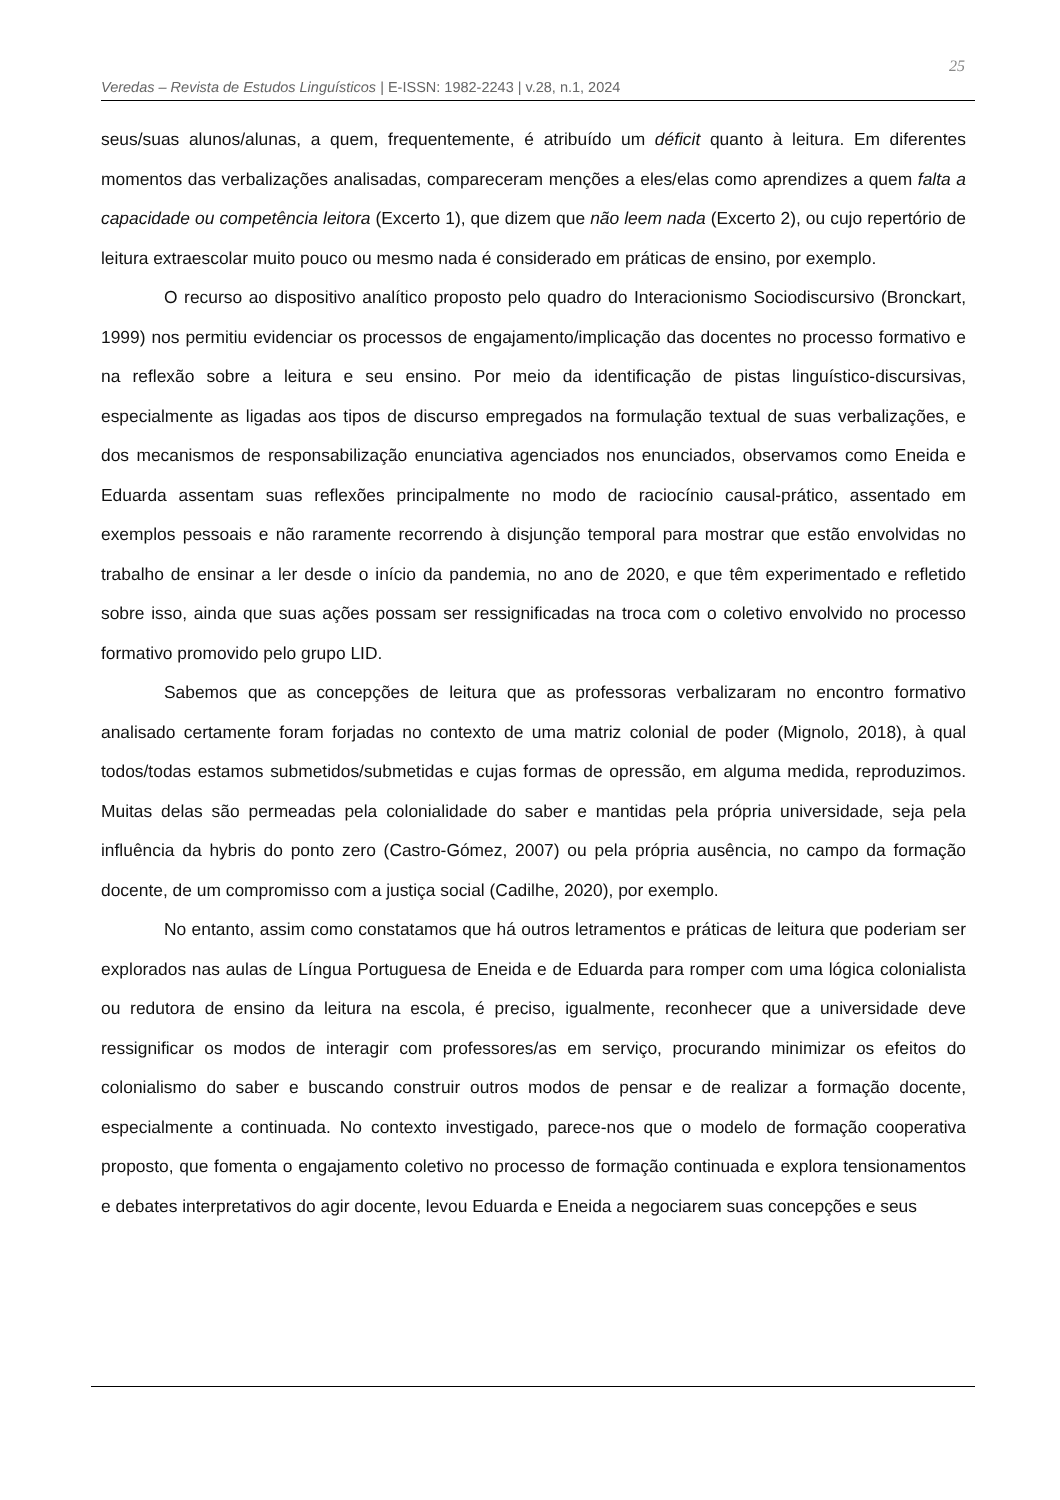Veredas – Revista de Estudos Linguísticos | E-ISSN: 1982-2243 | v.28, n.1, 2024
25
seus/suas alunos/alunas, a quem, frequentemente, é atribuído um déficit quanto à leitura. Em diferentes momentos das verbalizações analisadas, compareceram menções a eles/elas como aprendizes a quem falta a capacidade ou competência leitora (Excerto 1), que dizem que não leem nada (Excerto 2), ou cujo repertório de leitura extraescolar muito pouco ou mesmo nada é considerado em práticas de ensino, por exemplo.
O recurso ao dispositivo analítico proposto pelo quadro do Interacionismo Sociodiscursivo (Bronckart, 1999) nos permitiu evidenciar os processos de engajamento/implicação das docentes no processo formativo e na reflexão sobre a leitura e seu ensino. Por meio da identificação de pistas linguístico-discursivas, especialmente as ligadas aos tipos de discurso empregados na formulação textual de suas verbalizações, e dos mecanismos de responsabilização enunciativa agenciados nos enunciados, observamos como Eneida e Eduarda assentam suas reflexões principalmente no modo de raciocínio causal-prático, assentado em exemplos pessoais e não raramente recorrendo à disjunção temporal para mostrar que estão envolvidas no trabalho de ensinar a ler desde o início da pandemia, no ano de 2020, e que têm experimentado e refletido sobre isso, ainda que suas ações possam ser ressignificadas na troca com o coletivo envolvido no processo formativo promovido pelo grupo LID.
Sabemos que as concepções de leitura que as professoras verbalizaram no encontro formativo analisado certamente foram forjadas no contexto de uma matriz colonial de poder (Mignolo, 2018), à qual todos/todas estamos submetidos/submetidas e cujas formas de opressão, em alguma medida, reproduzimos. Muitas delas são permeadas pela colonialidade do saber e mantidas pela própria universidade, seja pela influência da hybris do ponto zero (Castro-Gómez, 2007) ou pela própria ausência, no campo da formação docente, de um compromisso com a justiça social (Cadilhe, 2020), por exemplo.
No entanto, assim como constatamos que há outros letramentos e práticas de leitura que poderiam ser explorados nas aulas de Língua Portuguesa de Eneida e de Eduarda para romper com uma lógica colonialista ou redutora de ensino da leitura na escola, é preciso, igualmente, reconhecer que a universidade deve ressignificar os modos de interagir com professores/as em serviço, procurando minimizar os efeitos do colonialismo do saber e buscando construir outros modos de pensar e de realizar a formação docente, especialmente a continuada. No contexto investigado, parece-nos que o modelo de formação cooperativa proposto, que fomenta o engajamento coletivo no processo de formação continuada e explora tensionamentos e debates interpretativos do agir docente, levou Eduarda e Eneida a negociarem suas concepções e seus